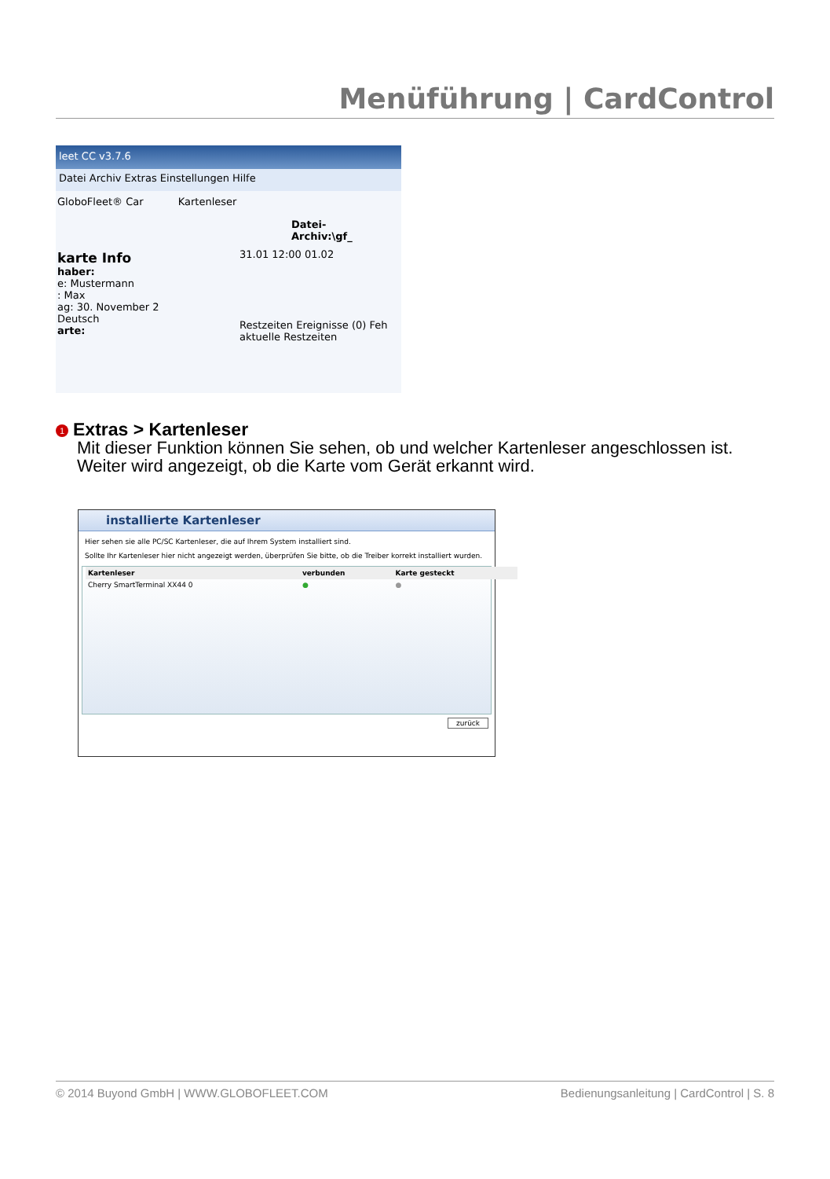Menüführung | CardControl
leet CC v3.7.6
Datei Archiv Extras Einstellungen Hilfe
GloboFleet® Car Kartenleser
Datei-Archiv:\gf_
karte Info
haber:
e: Mustermann
: Max
ag: 30. November 2
Deutsch
arte:
31.01 12:00 01.02
Restzeiten Ereignisse (0) Feh
aktuelle Restzeiten
1 Extras > Kartenleser
Mit dieser Funktion können Sie sehen, ob und welcher Kartenleser angeschlossen ist.
Weiter wird angezeigt, ob die Karte vom Gerät erkannt wird.
installierte Kartenleser
Hier sehen sie alle PC/SC Kartenleser, die auf Ihrem System installiert sind.
Sollte Ihr Kartenleser hier nicht angezeigt werden, überprüfen Sie bitte, ob die Treiber korrekt installiert wurden.
| Kartenleser | verbunden | Karte gesteckt |
| --- | --- | --- |
| Cherry SmartTerminal XX44 0 | ● | ● |
zurück
© 2014 Buyond GmbH | WWW.GLOBOFLEET.COM Bedienungsanleitung | CardControl | S. 8